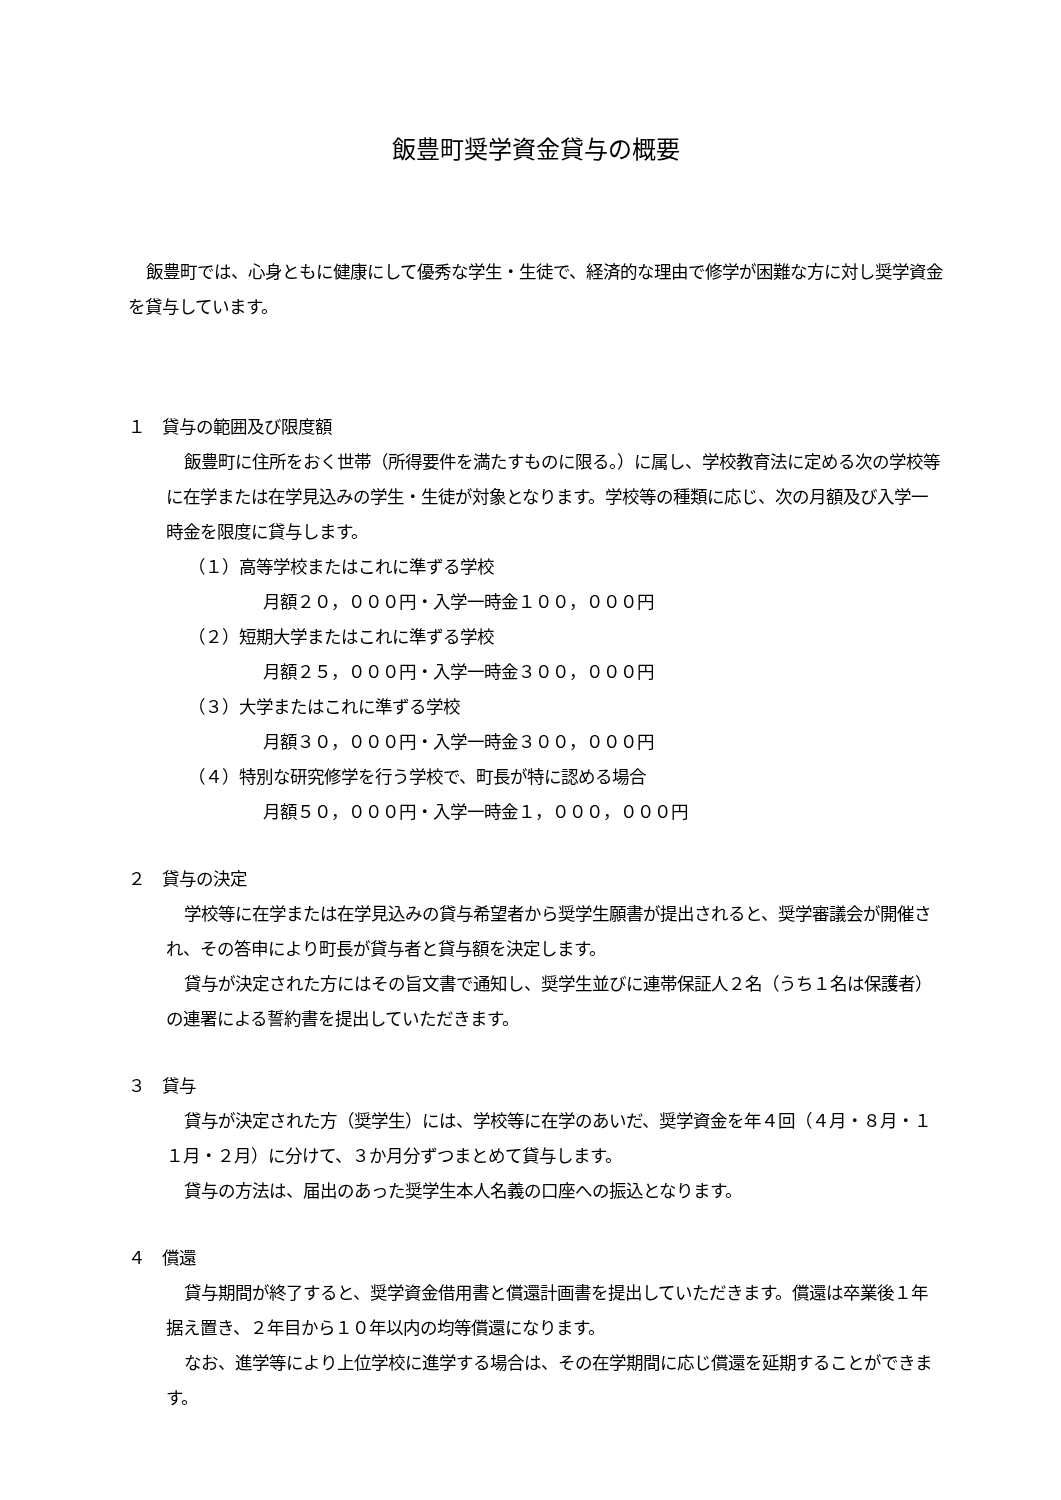飯豊町奨学資金貸与の概要
飯豊町では、心身ともに健康にして優秀な学生・生徒で、経済的な理由で修学が困難な方に対し奨学資金を貸与しています。
１　貸与の範囲及び限度額
飯豊町に住所をおく世帯（所得要件を満たすものに限る。）に属し、学校教育法に定める次の学校等に在学または在学見込みの学生・生徒が対象となります。学校等の種類に応じ、次の月額及び入学一時金を限度に貸与します。
（１）高等学校またはこれに準ずる学校
月額２０，０００円・入学一時金１００，０００円
（２）短期大学またはこれに準ずる学校
月額２５，０００円・入学一時金３００，０００円
（３）大学またはこれに準ずる学校
月額３０，０００円・入学一時金３００，０００円
（４）特別な研究修学を行う学校で、町長が特に認める場合
月額５０，０００円・入学一時金１，０００，０００円
２　貸与の決定
学校等に在学または在学見込みの貸与希望者から奨学生願書が提出されると、奨学審議会が開催され、その答申により町長が貸与者と貸与額を決定します。
貸与が決定された方にはその旨文書で通知し、奨学生並びに連帯保証人２名（うち１名は保護者）の連署による誓約書を提出していただきます。
３　貸与
貸与が決定された方（奨学生）には、学校等に在学のあいだ、奨学資金を年４回（４月・８月・１１月・２月）に分けて、３か月分ずつまとめて貸与します。
貸与の方法は、届出のあった奨学生本人名義の口座への振込となります。
４　償還
貸与期間が終了すると、奨学資金借用書と償還計画書を提出していただきます。償還は卒業後１年据え置き、２年目から１０年以内の均等償還になります。
なお、進学等により上位学校に進学する場合は、その在学期間に応じ償還を延期することができます。